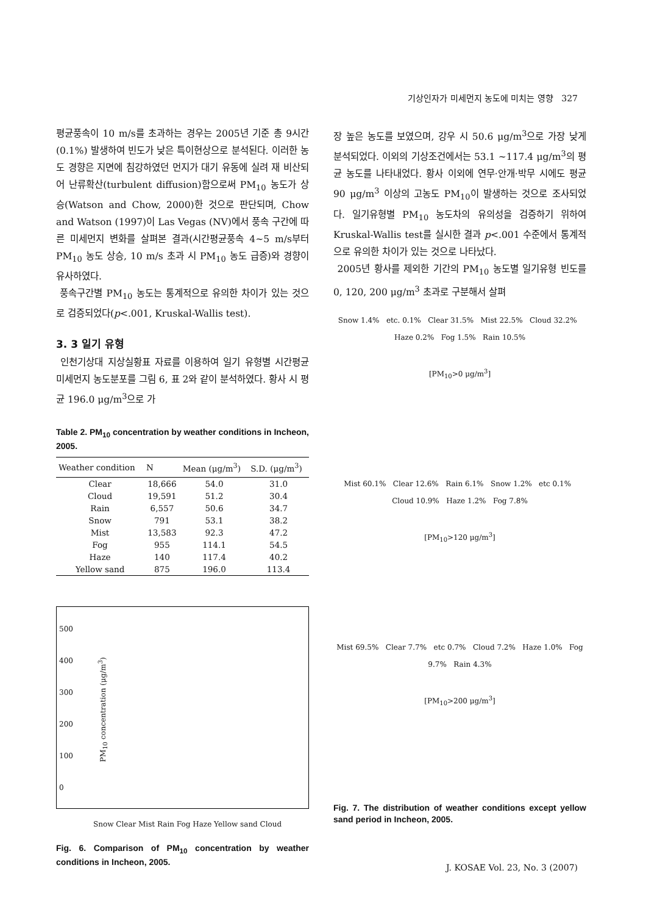기상인자가 미세먼지 농도에 미치는 영향 327
평균풍속이 10 m/s를 초과하는 경우는 2005년 기준 총 9시간(0.1%) 발생하여 빈도가 낮은 특이현상으로 분석된다. 이러한 농도 경향은 지면에 침강하였던 먼지가 대기 유동에 실려 재 비산되어 난류확산(turbulent diffusion)함으로써 PM<sub>10</sub> 농도가 상승(Watson and Chow, 2000)한 것으로 판단되며, Chow and Watson (1997)이 Las Vegas (NV)에서 풍속 구간에 따른 미세먼지 변화를 살펴본 결과(시간평균풍속 4~5 m/s부터 PM<sub>10</sub> 농도 상승, 10 m/s 초과 시 PM<sub>10</sub> 농도 급증)와 경향이 유사하였다.
풍속구간별 PM<sub>10</sub> 농도는 통계적으로 유의한 차이가 있는 것으로 검증되었다(p<.001, Kruskal-Wallis test).
3. 3 일기 유형
인천기상대 지상실황표 자료를 이용하여 일기 유형별 시간평균 미세먼지 농도분포를 그림 6, 표 2와 같이 분석하였다. 황사 시 평균 196.0 μg/m<sup>3</sup>으로 가
Table 2. PM<sub>10</sub> concentration by weather conditions in Incheon, 2005.
| Weather condition | N | Mean (μg/m<sup>3</sup>) | S.D. (μg/m<sup>3</sup>) |
| --- | --- | --- | --- |
| Clear | 18,666 | 54.0 | 31.0 |
| Cloud | 19,591 | 51.2 | 30.4 |
| Rain | 6,557 | 50.6 | 34.7 |
| Snow | 791 | 53.1 | 38.2 |
| Mist | 13,583 | 92.3 | 47.2 |
| Fog | 955 | 114.1 | 54.5 |
| Haze | 140 | 117.4 | 40.2 |
| Yellow sand | 875 | 196.0 | 113.4 |
500
400
300
200
100
0
PM<sub>10</sub> concentration (μg/m<sup>3</sup>)
Snow Clear Mist Rain Fog Haze Yellow sand Cloud
Fig. 6. Comparison of PM<sub>10</sub> concentration by weather conditions in Incheon, 2005.
장 높은 농도를 보였으며, 강우 시 50.6 μg/m<sup>3</sup>으로 가장 낮게 분석되었다. 이외의 기상조건에서는 53.1 ~117.4 μg/m<sup>3</sup>의 평균 농도를 나타내었다. 황사 이외에 연무·안개·박무 시에도 평균 90 μg/m<sup>3</sup> 이상의 고농도 PM<sub>10</sub>이 발생하는 것으로 조사되었다. 일기유형별 PM<sub>10</sub> 농도차의 유의성을 검증하기 위하여 Kruskal-Wallis test를 실시한 결과 p<.001 수준에서 통계적으로 유의한 차이가 있는 것으로 나타났다.
2005년 황사를 제외한 기간의 PM<sub>10</sub> 농도별 일기유형 빈도를 0, 120, 200 μg/m<sup>3</sup> 초과로 구분해서 살펴
Snow 1.4% etc. 0.1% Clear 31.5% Mist 22.5% Cloud 32.2% Haze 0.2% Fog 1.5% Rain 10.5%
[PM<sub>10</sub>>0 μg/m<sup>3</sup>]
Mist 60.1% Clear 12.6% Rain 6.1% Snow 1.2% etc 0.1% Cloud 10.9% Haze 1.2% Fog 7.8%
[PM<sub>10</sub>>120 μg/m<sup>3</sup>]
Mist 69.5% Clear 7.7% etc 0.7% Cloud 7.2% Haze 1.0% Fog 9.7% Rain 4.3%
[PM<sub>10</sub>>200 μg/m<sup>3</sup>]
Fig. 7. The distribution of weather conditions except yellow sand period in Incheon, 2005.
J. KOSAE Vol. 23, No. 3 (2007)